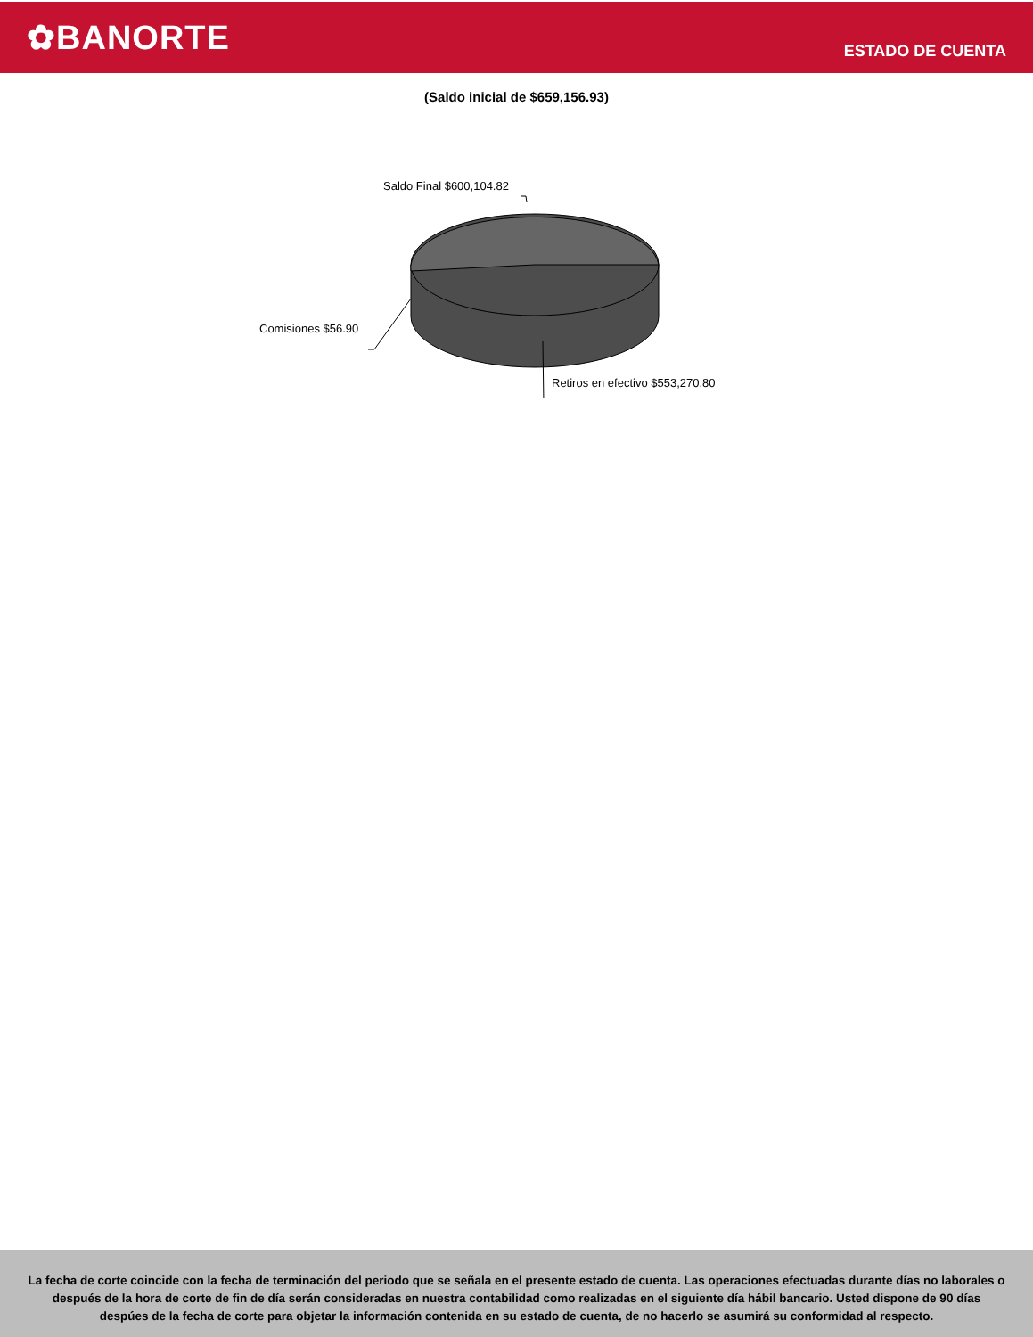✿BANORTE
ESTADO DE CUENTA
(Saldo inicial de $659,156.93)
Saldo Final $600,104.82
Comisiones $56.90
Retiros en efectivo $553,270.80
La fecha de corte coincide con la fecha de terminación del periodo que se señala en el presente estado de cuenta. Las operaciones efectuadas durante días no laborales o después de la hora de corte de fin de día serán consideradas en nuestra contabilidad como realizadas en el siguiente día hábil bancario. Usted dispone de 90 días despúes de la fecha de corte para objetar la información contenida en su estado de cuenta, de no hacerlo se asumirá su conformidad al respecto.